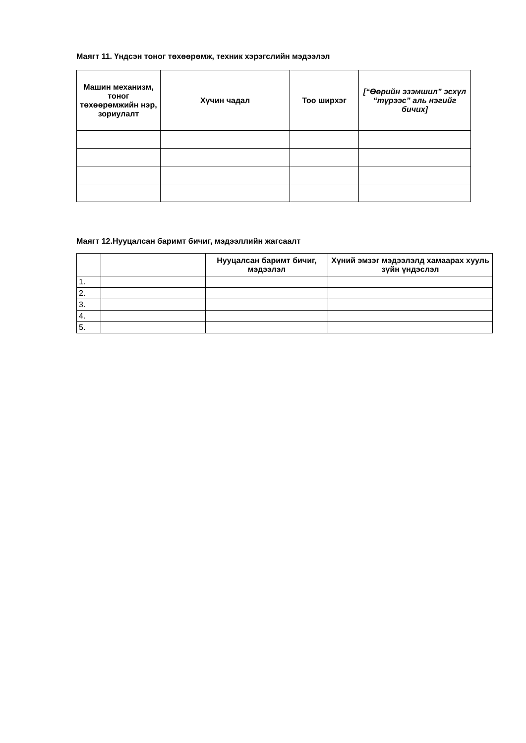Маягт 11. Үндсэн тоног төхөөрөмж, техник хэрэгслийн мэдээлэл
| Машин механизм, тоног төхөөрөмжийн нэр, зориулалт | Хүчин чадал | Тоо ширхэг | [“Өөрийн эзэмшил” эсхүл “түрээс” аль нэгийг бичих] |
| --- | --- | --- | --- |
Маягт 12.Нууцалсан баримт бичиг, мэдээллийн жагсаалт
| | | Нууцалсан баримт бичиг, мэдээлэл | Хүний эмзэг мэдээлэлд хамаарах хууль зүйн үндэслэл |
| --- | --- | --- | --- |
| 1. | | | |
| 2. | | | |
| 3. | | | |
| 4. | | | |
| 5. | | | |